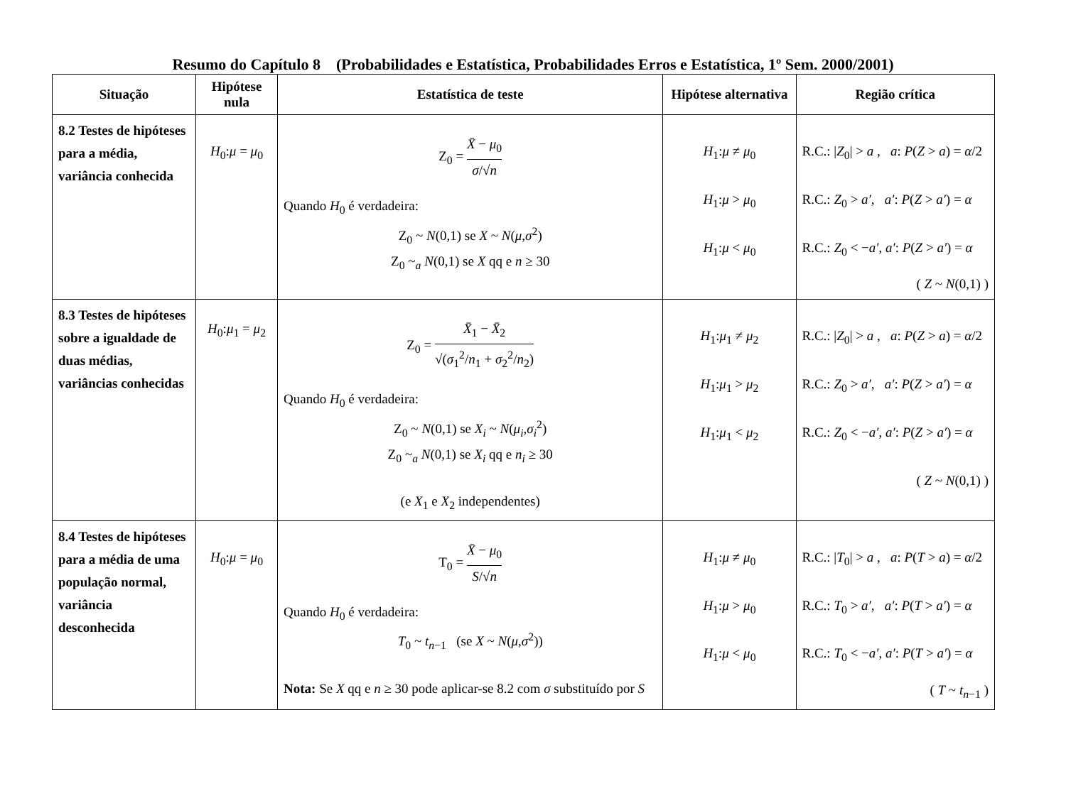Resumo do Capítulo 8 (Probabilidades e Estatística, Probabilidades Erros e Estatística, 1º Sem. 2000/2001)
| Situação | Hipótese nula | Estatística de teste | Hipótese alternativa | Região crítica |
| --- | --- | --- | --- | --- |
| 8.2 Testes de hipóteses para a média, variância conhecida | H<sub>0</sub>: μ = μ<sub>0</sub> | Z<sub>0</sub> = X̄ − μ<sub>0</sub> σ /√ n Quando H<sub>0</sub> é verdadeira: Z<sub>0</sub> ~ N (0,1) se X ~ N ( μ , σ<sup>2</sup>) Z<sub>0</sub> ~<sub>a</sub> N (0,1) se X qq e n ≥ 30 | H<sub>1</sub>: μ ≠ μ<sub>0</sub> H<sub>1</sub>: μ > μ<sub>0</sub> H<sub>1</sub>: μ < μ<sub>0</sub> | R.C.: / Z<sub>0</sub>/ > a , a : P ( Z > a ) = α /2 R.C.: Z<sub>0</sub> > a′ , a′ : P ( Z > a′ ) = α R.C.: Z<sub>0</sub> < − a′ , a′ : P ( Z > a′ ) = α ( Z ~ N (0,1) ) |
| 8.3 Testes de hipóteses sobre a igualdade de duas médias, variâncias conhecidas | H<sub>0</sub>: μ<sub>1</sub> = μ<sub>2</sub> | Z<sub>0</sub> = X̄<sub>1</sub> − X̄<sub>2</sub> √( σ<sub>1</sub><sup>2</sup>/ n<sub>1</sub> + σ<sub>2</sub><sup>2</sup>/ n<sub>2</sub>) Quando H<sub>0</sub> é verdadeira: Z<sub>0</sub> ~ N (0,1) se X<sub>i</sub> ~ N ( μ<sub>i</sub> , σ<sub>i</sub><sup>2</sup>) Z<sub>0</sub> ~<sub>a</sub> N (0,1) se X<sub>i</sub> qq e n<sub>i</sub> ≥ 30 (e X<sub>1</sub> e X<sub>2</sub> independentes) | H<sub>1</sub>: μ<sub>1</sub> ≠ μ<sub>2</sub> H<sub>1</sub>: μ<sub>1</sub> > μ<sub>2</sub> H<sub>1</sub>: μ<sub>1</sub> < μ<sub>2</sub> | R.C.: / Z<sub>0</sub>/ > a , a : P ( Z > a ) = α /2 R.C.: Z<sub>0</sub> > a′ , a′ : P ( Z > a′ ) = α R.C.: Z<sub>0</sub> < − a′ , a′ : P ( Z > a′ ) = α ( Z ~ N (0,1) ) |
| 8.4 Testes de hipóteses para a média de uma população normal, variância desconhecida | H<sub>0</sub>: μ = μ<sub>0</sub> | T<sub>0</sub> = X̄ − μ<sub>0</sub> S /√ n Quando H<sub>0</sub> é verdadeira: T<sub>0</sub> ~ t<sub>n−1</sub> (se X ~ N ( μ , σ<sup>2</sup>)) Nota: Se X qq e n ≥ 30 pode aplicar-se 8.2 com σ substituído por S | H<sub>1</sub>: μ ≠ μ<sub>0</sub> H<sub>1</sub>: μ > μ<sub>0</sub> H<sub>1</sub>: μ < μ<sub>0</sub> | R.C.: / T<sub>0</sub>/ > a , a : P ( T > a ) = α /2 R.C.: T<sub>0</sub> > a′ , a′ : P ( T > a′ ) = α R.C.: T<sub>0</sub> < − a′ , a′ : P ( T > a′ ) = α ( T ~ t<sub>n−1</sub> ) |